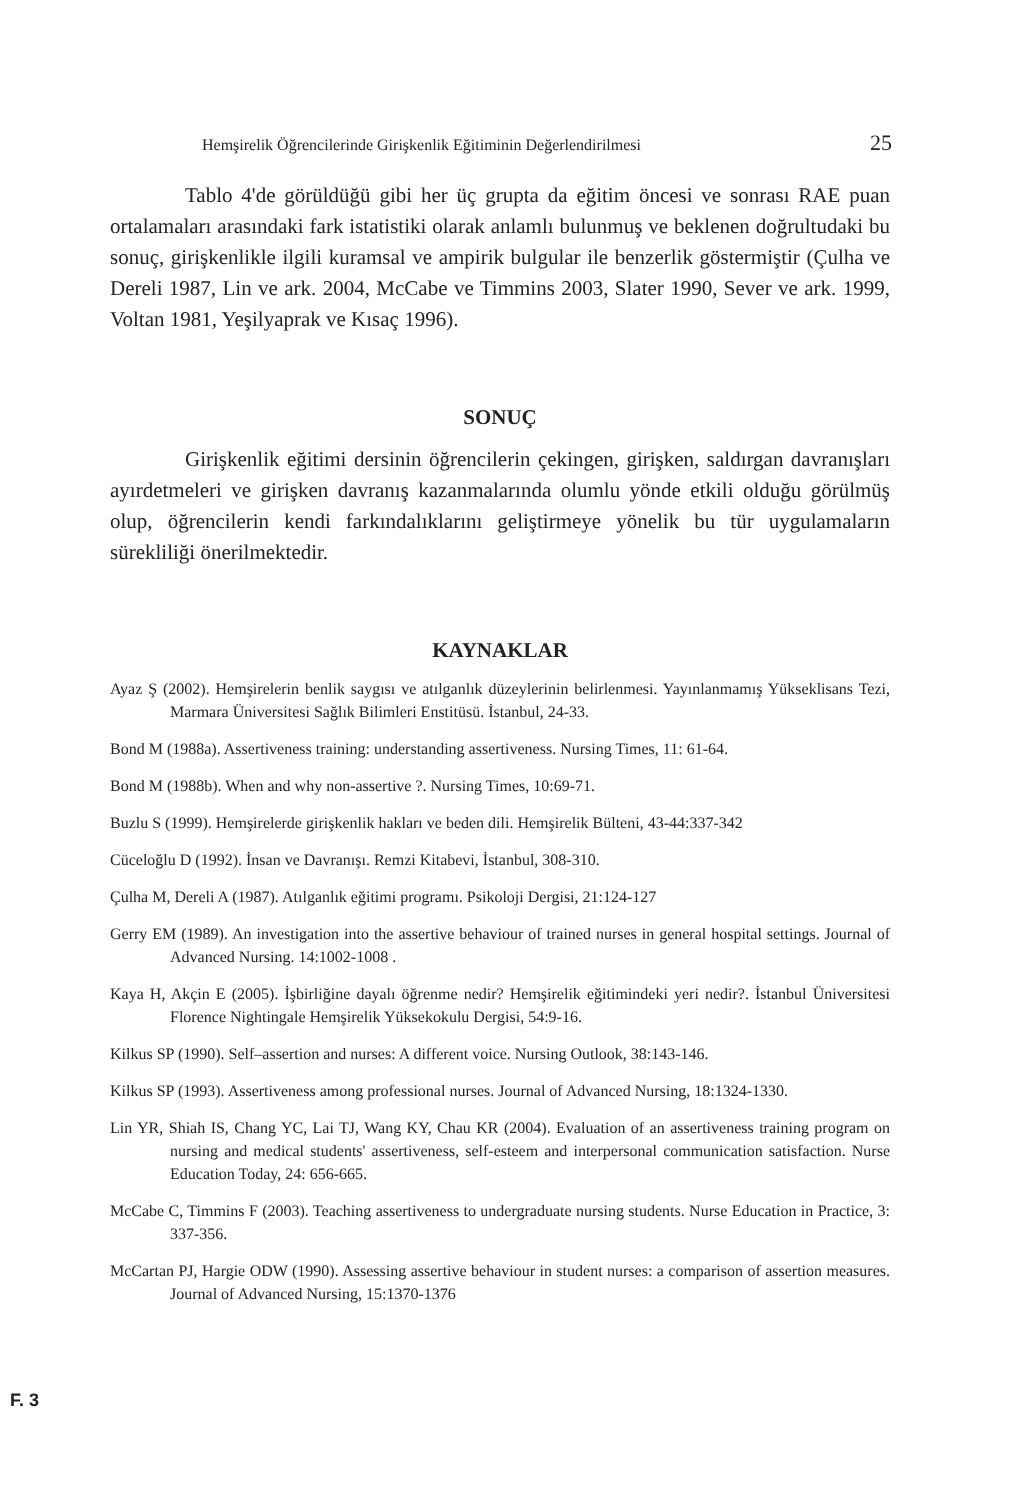Hemşirelik Öğrencilerinde Girişkenlik Eğitiminin Değerlendirilmesi 25
Tablo 4'de görüldüğü gibi her üç grupta da eğitim öncesi ve sonrası RAE puan ortalamaları arasındaki fark istatistiki olarak anlamlı bulunmuş ve beklenen doğrultudaki bu sonuç, girişkenlikle ilgili kuramsal ve ampirik bulgular ile benzerlik göstermiştir (Çulha ve Dereli 1987, Lin ve ark. 2004, McCabe ve Timmins 2003, Slater 1990, Sever ve ark. 1999, Voltan 1981, Yeşilyaprak ve Kısaç 1996).
SONUÇ
Girişkenlik eğitimi dersinin öğrencilerin çekingen, girişken, saldırgan davranışları ayırdetmeleri ve girişken davranış kazanmalarında olumlu yönde etkili olduğu görülmüş olup, öğrencilerin kendi farkındalıklarını geliştirmeye yönelik bu tür uygulamaların sürekliliği önerilmektedir.
KAYNAKLAR
Ayaz Ş (2002). Hemşirelerin benlik saygısı ve atılganlık düzeylerinin belirlenmesi. Yayınlanmamış Yükseklisans Tezi, Marmara Üniversitesi Sağlık Bilimleri Enstitüsü. İstanbul, 24-33.
Bond M (1988a). Assertiveness training: understanding assertiveness. Nursing Times, 11: 61-64.
Bond M (1988b). When and why non-assertive ?. Nursing Times, 10:69-71.
Buzlu S (1999). Hemşirelerde girişkenlik hakları ve beden dili. Hemşirelik Bülteni, 43-44:337-342
Cüceloğlu D (1992). İnsan ve Davranışı. Remzi Kitabevi, İstanbul, 308-310.
Çulha M, Dereli A (1987). Atılganlık eğitimi programı. Psikoloji Dergisi, 21:124-127
Gerry EM (1989). An investigation into the assertive behaviour of trained nurses in general hospital settings. Journal of Advanced Nursing. 14:1002-1008 .
Kaya H, Akçin E (2005). İşbirliğine dayalı öğrenme nedir? Hemşirelik eğitimindeki yeri nedir?. İstanbul Üniversitesi Florence Nightingale Hemşirelik Yüksekokulu Dergisi, 54:9-16.
Kilkus SP (1990). Self–assertion and nurses: A different voice. Nursing Outlook, 38:143-146.
Kilkus SP (1993). Assertiveness among professional nurses. Journal of Advanced Nursing, 18:1324-1330.
Lin YR, Shiah IS, Chang YC, Lai TJ, Wang KY, Chau KR (2004). Evaluation of an assertiveness training program on nursing and medical students' assertiveness, self-esteem and interpersonal communication satisfaction. Nurse Education Today, 24: 656-665.
McCabe C, Timmins F (2003). Teaching assertiveness to undergraduate nursing students. Nurse Education in Practice, 3: 337-356.
McCartan PJ, Hargie ODW (1990). Assessing assertive behaviour in student nurses: a comparison of assertion measures. Journal of Advanced Nursing, 15:1370-1376
F. 3